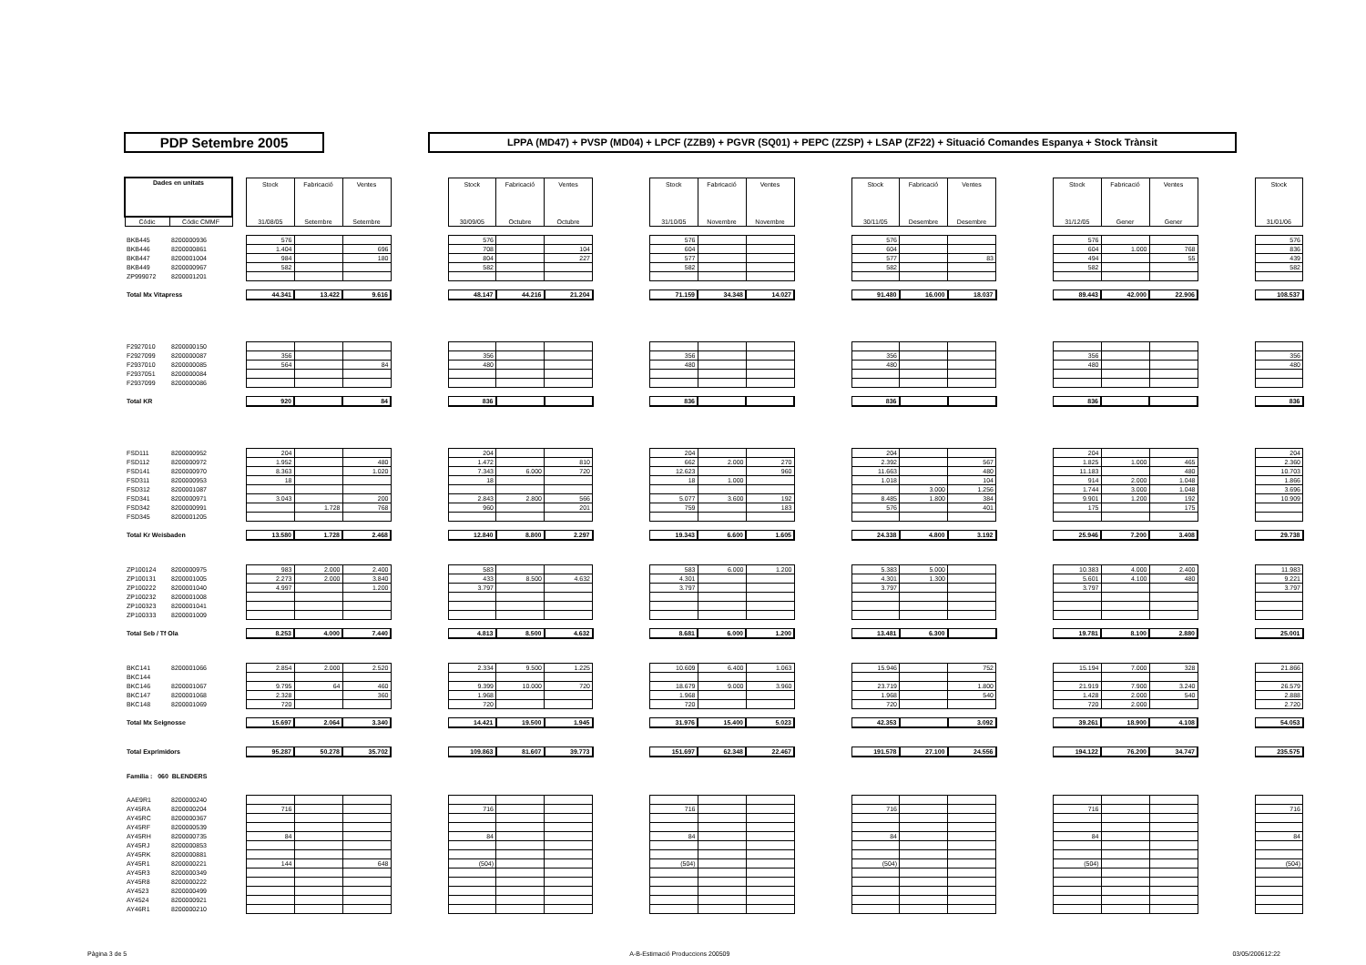PDP Setembre 2005
LPPA (MD47) + PVSP (MD04) + LPCF (ZZB9) + PGVR (SQ01) + PEPC (ZZSP) + LSAP (ZF22) + Situació Comandes Espanya + Stock Trànsit
| Dades en unitats | | | Stock | Fabricació | Ventes | | Stock | Fabricació | Ventes | | Stock | Fabricació | Ventes | | Stock | Fabricació | Ventes | | Stock | Fabricació | Ventes | | Stock |
| Códic | Códic CMMF | | 31/08/05 | Setembre | Setembre | | 30/09/05 | Octubre | Octubre | | 31/10/05 | Novembre | Novembre | | 30/11/05 | Desembre | Desembre | | 31/12/05 | Gener | Gener | | 31/01/06 |
| BKB445 | 8200000936 | | 576 | | | | 576 | | | | 576 | | | | 576 | | | | 576 | | | | 576 |
| BKB446 | 8200000861 | | 1.404 | | 696 | | 708 | | 104 | | 604 | | | | 604 | | | | 604 | 1.000 | 768 | | 836 |
| BKB447 | 8200001004 | | 984 | | 180 | | 804 | | 227 | | 577 | | | | 577 | | 83 | | 494 | | 55 | | 439 |
| BKB449 | 8200000967 | | 582 | | | | 582 | | | | 582 | | | | 582 | | | | 582 | | | | 582 |
| ZP999072 | 8200001201 | | | | | | | | | | | | | | | | | | | | | | |
| Total Mx Vitapress | | | 44.341 | 13.422 | 9.616 | | 48.147 | 44.216 | 21.204 | | 71.159 | 34.348 | 14.027 | | 91.480 | 16.000 | 18.037 | | 89.443 | 42.000 | 22.906 | | 108.537 |
| F2927010 | 8200000150 | | | | | | | | | | | | | | | | | | | | | | |
| F2927099 | 8200000087 | | 356 | | | | 356 | | | | 356 | | | | 356 | | | | 356 | | | | 356 |
| F2937010 | 8200000085 | | 564 | | 84 | | 480 | | | | 480 | | | | 480 | | | | 480 | | | | 480 |
| F2937051 | 8200000084 | | | | | | | | | | | | | | | | | | | | | | |
| F2937099 | 8200000086 | | | | | | | | | | | | | | | | | | | | | | |
| Total KR | | | 920 | | 84 | | 836 | | | | 836 | | | | 836 | | | | 836 | | | | 836 |
| FSD111 | 8200000952 | | 204 | | | | 204 | | | | 204 | | | | 204 | | | | 204 | | | | 204 |
| FSD112 | 8200000972 | | 1.952 | | 480 | | 1.472 | | 810 | | 662 | 2.000 | 270 | | 2.392 | | 567 | | 1.825 | 1.000 | 465 | | 2.360 |
| FSD141 | 8200000970 | | 8.363 | | 1.020 | | 7.343 | 6.000 | 720 | | 12.623 | | 960 | | 11.663 | | 480 | | 11.183 | | 480 | | 10.703 |
| FSD311 | 8200000953 | | 18 | | | | 18 | | | | 18 | 1.000 | | | 1.018 | | 104 | | 914 | 2.000 | 1.048 | | 1.866 |
| FSD312 | 8200001087 | | | | | | | | | | | | | | | 3.000 | 1.256 | | 1.744 | 3.000 | 1.048 | | 3.696 |
| FSD341 | 8200000971 | | 3.043 | | 200 | | 2.843 | 2.800 | 566 | | 5.077 | 3.600 | 192 | | 8.485 | 1.800 | 384 | | 9.901 | 1.200 | 192 | | 10.909 |
| FSD342 | 8200000991 | | | 1.728 | 768 | | 960 | | 201 | | 759 | | 183 | | 576 | | 401 | | 175 | | 175 | | |
| FSD345 | 8200001205 | | | | | | | | | | | | | | | | | | | | | | |
| Total Kr Weisbaden | | | 13.580 | 1.728 | 2.468 | | 12.840 | 8.800 | 2.297 | | 19.343 | 6.600 | 1.605 | | 24.338 | 4.800 | 3.192 | | 25.946 | 7.200 | 3.408 | | 29.738 |
| ZP100124 | 8200000975 | | 983 | 2.000 | 2.400 | | 583 | | | | 583 | 6.000 | 1.200 | | 5.383 | 5.000 | | | 10.383 | 4.000 | 2.400 | | 11.983 |
| ZP100131 | 8200001005 | | 2.273 | 2.000 | 3.840 | | 433 | 8.500 | 4.632 | | 4.301 | | | | 4.301 | 1.300 | | | 5.601 | 4.100 | 480 | | 9.221 |
| ZP100222 | 8200001040 | | 4.997 | | 1.200 | | 3.797 | | | | 3.797 | | | | 3.797 | | | | 3.797 | | | | 3.797 |
| ZP100232 | 8200001008 | | | | | | | | | | | | | | | | | | | | | | |
| ZP100323 | 8200001041 | | | | | | | | | | | | | | | | | | | | | | |
| ZP100333 | 8200001009 | | | | | | | | | | | | | | | | | | | | | | |
| Total Seb / Tf Ola | | | 8.253 | 4.000 | 7.440 | | 4.813 | 8.500 | 4.632 | | 8.681 | 6.000 | 1.200 | | 13.481 | 6.300 | | | 19.781 | 8.100 | 2.880 | | 25.001 |
| BKC141 | 8200001066 | | 2.854 | 2.000 | 2.520 | | 2.334 | 9.500 | 1.225 | | 10.609 | 6.400 | 1.063 | | 15.946 | | 752 | | 15.194 | 7.000 | 328 | | 21.866 |
| BKC144 | | | | | | | | | | | | | | | | | | | | | | | |
| BKC146 | 8200001067 | | 9.795 | 64 | 460 | | 9.399 | 10.000 | 720 | | 18.679 | 9.000 | 3.960 | | 23.719 | | 1.800 | | 21.919 | 7.900 | 3.240 | | 26.579 |
| BKC147 | 8200001068 | | 2.328 | | 360 | | 1.968 | | | | 1.968 | | | | 1.968 | | 540 | | 1.428 | 2.000 | 540 | | 2.888 |
| BKC148 | 8200001069 | | 720 | | | | 720 | | | | 720 | | | | 720 | | | | 720 | 2.000 | | | 2.720 |
| Total Mx Seignosse | | | 15.697 | 2.064 | 3.340 | | 14.421 | 19.500 | 1.945 | | 31.976 | 15.400 | 5.023 | | 42.353 | | 3.092 | | 39.261 | 18.900 | 4.108 | | 54.053 |
| Total Exprimidors | | | 95.287 | 50.278 | 35.702 | | 109.863 | 81.607 | 39.773 | | 151.697 | 62.348 | 22.467 | | 191.578 | 27.100 | 24.556 | | 194.122 | 76.200 | 34.747 | | 235.575 |
| Familia : 060 BLENDERS | | | | | | | | | | | | | | | | | | | | | | | |
| AAE9R1 | 8200000240 | | | | | | | | | | | | | | | | | | | | | | |
| AY45RA | 8200000204 | | 716 | | | | 716 | | | | 716 | | | | 716 | | | | 716 | | | | 716 |
| AY45RC | 8200000367 | | | | | | | | | | | | | | | | | | | | | | |
| AY45RF | 8200000539 | | | | | | | | | | | | | | | | | | | | | | |
| AY45RH | 8200000735 | | 84 | | | | 84 | | | | 84 | | | | 84 | | | | 84 | | | | 84 |
| AY45RJ | 8200000853 | | | | | | | | | | | | | | | | | | | | | | |
| AY45RK | 8200000881 | | | | | | | | | | | | | | | | | | | | | | |
| AY45R1 | 8200000221 | | 144 | | 648 | | (504) | | | | (504) | | | | (504) | | | | (504) | | | | (504) |
| AY45R3 | 8200000349 | | | | | | | | | | | | | | | | | | | | | | |
| AY45R8 | 8200000222 | | | | | | | | | | | | | | | | | | | | | | |
| AY4523 | 8200000499 | | | | | | | | | | | | | | | | | | | | | | |
| AY4524 | 8200000921 | | | | | | | | | | | | | | | | | | | | | | |
| AY46R1 | 8200000210 | | | | | | | | | | | | | | | | | | | | | | |
Pàgina 3 de 5 A-B-Estimació Produccions 200509 03/05/200612:22